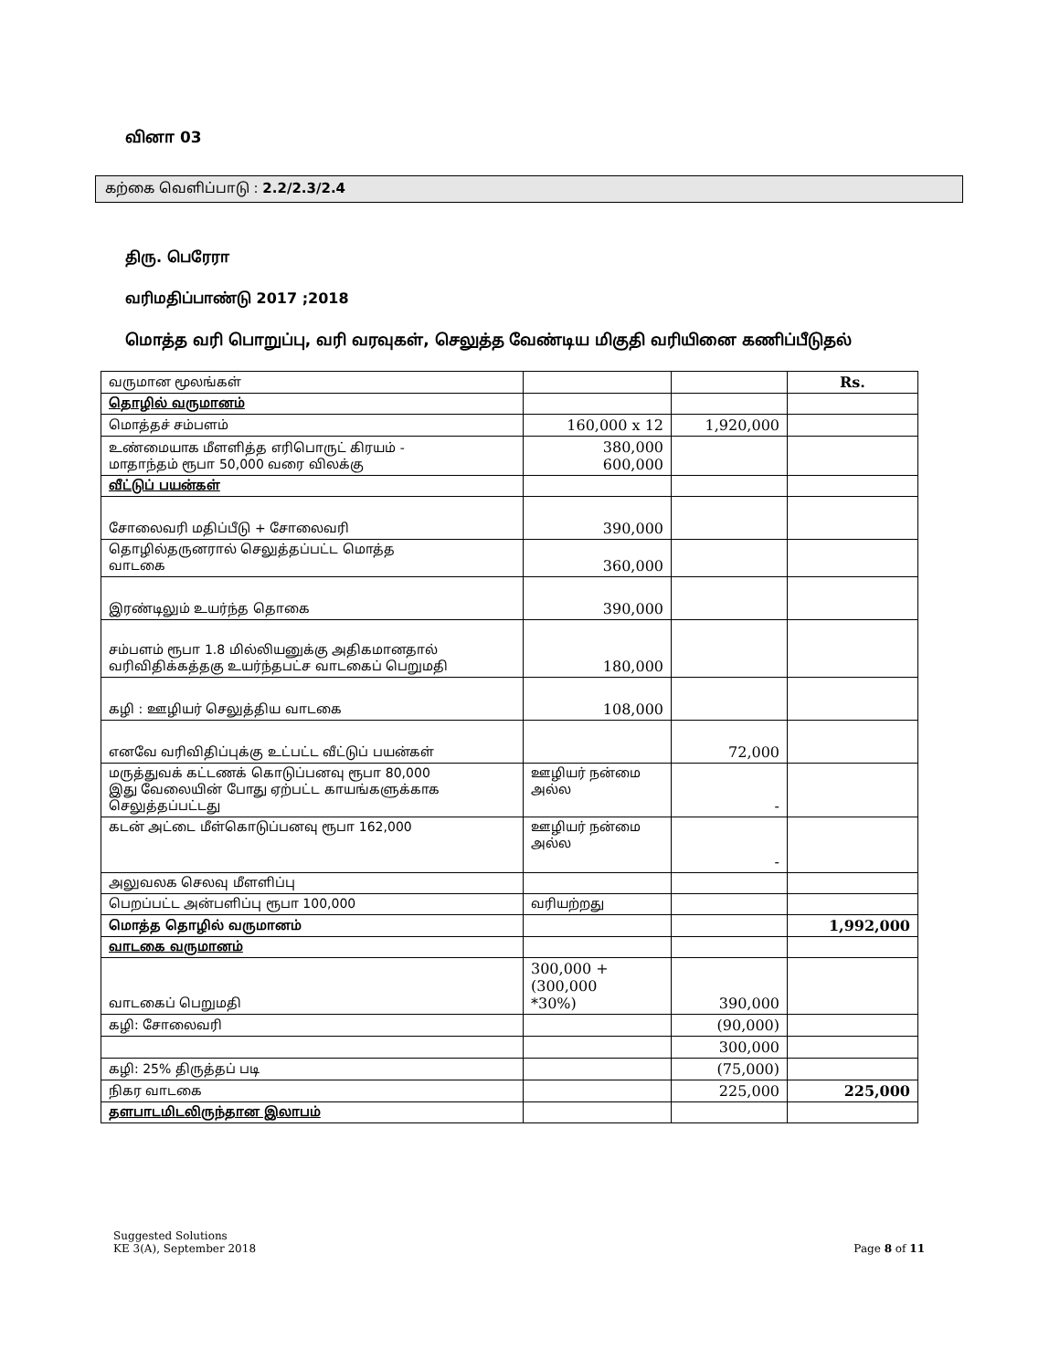வினா 03
கற்கை வெளிப்பாடு : 2.2/2.3/2.4
திரு. பெரேரா
வரிமதிப்பாண்டு 2017 ;2018
மொத்த வரி பொறுப்பு, வரி வரவுகள், செலுத்த வேண்டிய மிகுதி வரியினை கணிப்பீடுதல்
| வருமான மூலங்கள் | | | Rs. |
| தொழில் வருமானம் | | | |
| மொத்தச் சம்பளம் | 160,000 x 12 | 1,920,000 | |
| உண்மையாக மீளளித்த எரிபொருட் கிரயம் - மாதாந்தம் ரூபா 50,000 வரை விலக்கு | 380,000 600,000 | | |
| வீட்டுப் பயன்கள் | | | |
| சோலைவரி மதிப்பீடு + சோலைவரி | 390,000 | | |
| தொழில்தருனரால் செலுத்தப்பட்ட மொத்த வாடகை | 360,000 | | |
| இரண்டிலும் உயர்ந்த தொகை | 390,000 | | |
| சம்பளம் ரூபா 1.8 மில்லியனுக்கு அதிகமானதால் வரிவிதிக்கத்தகு உயர்ந்தபட்ச வாடகைப் பெறுமதி | 180,000 | | |
| கழி : ஊழியர் செலுத்திய வாடகை | 108,000 | | |
| எனவே வரிவிதிப்புக்கு உட்பட்ட வீட்டுப் பயன்கள் | | 72,000 | |
| மருத்துவக் கட்டணக் கொடுப்பனவு ரூபா 80,000 இது வேலையின் போது ஏற்பட்ட காயங்களுக்காக செலுத்தப்பட்டது | ஊழியர் நன்மை அல்ல | - | |
| கடன் அட்டை மீள்கொடுப்பனவு ரூபா 162,000 | ஊழியர் நன்மை அல்ல | - | |
| அலுவலக செலவு மீளளிப்பு | | | |
| பெறப்பட்ட அன்பளிப்பு ரூபா 100,000 | வரியற்றது | | |
| மொத்த தொழில் வருமானம் | | | 1,992,000 |
| வாடகை வருமானம் | | | |
| வாடகைப் பெறுமதி | 300,000 + (300,000 *30%) | 390,000 | |
| கழி: சோலைவரி | | (90,000) | |
| | | 300,000 | |
| கழி: 25% திருத்தப் படி | | (75,000) | |
| நிகர வாடகை | | 225,000 | 225,000 |
| தளபாடமிடலிருந்தான இலாபம் | | | |
Suggested Solutions
KE 3(A), September 2018
Page 8 of 11